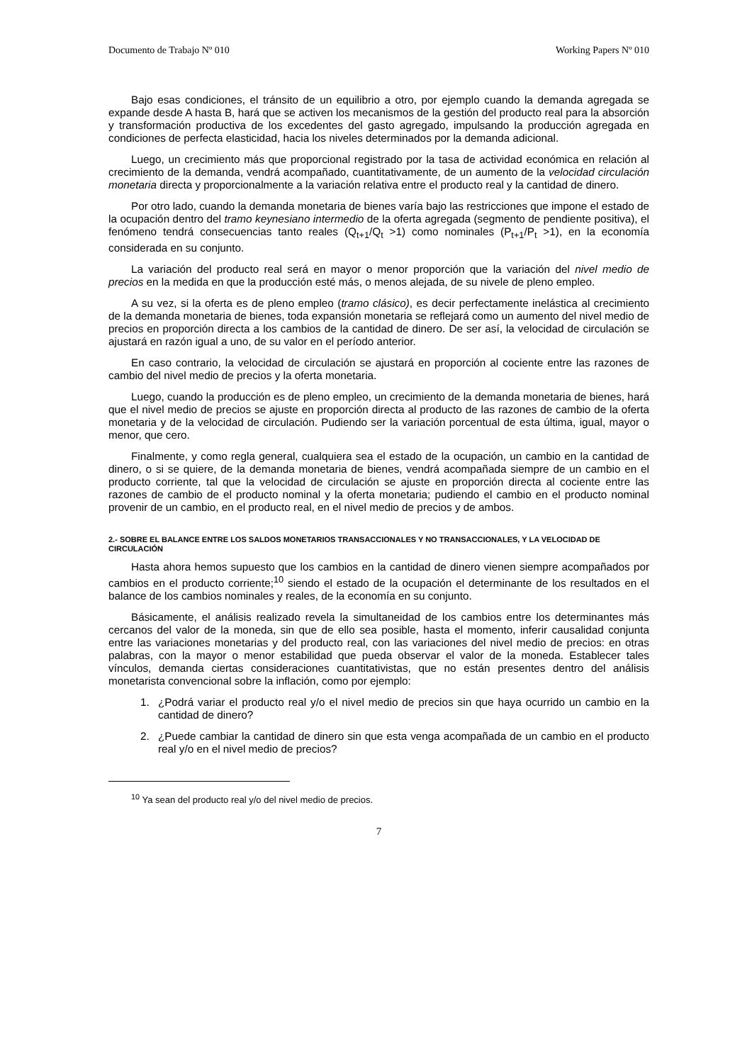Documento de Trabajo Nº 010 Working Papers Nº 010
Bajo esas condiciones, el tránsito de un equilibrio a otro, por ejemplo cuando la demanda agregada se expande desde A hasta B, hará que se activen los mecanismos de la gestión del producto real para la absorción y transformación productiva de los excedentes del gasto agregado, impulsando la producción agregada en condiciones de perfecta elasticidad, hacia los niveles determinados por la demanda adicional.
Luego, un crecimiento más que proporcional registrado por la tasa de actividad económica en relación al crecimiento de la demanda, vendrá acompañado, cuantitativamente, de un aumento de la velocidad circulación monetaria directa y proporcionalmente a la variación relativa entre el producto real y la cantidad de dinero.
Por otro lado, cuando la demanda monetaria de bienes varía bajo las restricciones que impone el estado de la ocupación dentro del tramo keynesiano intermedio de la oferta agregada (segmento de pendiente positiva), el fenómeno tendrá consecuencias tanto reales (Q<sub>t+1</sub>/Q<sub>t</sub> >1) como nominales (P<sub>t+1</sub>/P<sub>t</sub> >1), en la economía considerada en su conjunto.
La variación del producto real será en mayor o menor proporción que la variación del nivel medio de precios en la medida en que la producción esté más, o menos alejada, de su nivele de pleno empleo.
A su vez, si la oferta es de pleno empleo (tramo clásico), es decir perfectamente inelástica al crecimiento de la demanda monetaria de bienes, toda expansión monetaria se reflejará como un aumento del nivel medio de precios en proporción directa a los cambios de la cantidad de dinero. De ser así, la velocidad de circulación se ajustará en razón igual a uno, de su valor en el período anterior.
En caso contrario, la velocidad de circulación se ajustará en proporción al cociente entre las razones de cambio del nivel medio de precios y la oferta monetaria.
Luego, cuando la producción es de pleno empleo, un crecimiento de la demanda monetaria de bienes, hará que el nivel medio de precios se ajuste en proporción directa al producto de las razones de cambio de la oferta monetaria y de la velocidad de circulación. Pudiendo ser la variación porcentual de esta última, igual, mayor o menor, que cero.
Finalmente, y como regla general, cualquiera sea el estado de la ocupación, un cambio en la cantidad de dinero, o si se quiere, de la demanda monetaria de bienes, vendrá acompañada siempre de un cambio en el producto corriente, tal que la velocidad de circulación se ajuste en proporción directa al cociente entre las razones de cambio de el producto nominal y la oferta monetaria; pudiendo el cambio en el producto nominal provenir de un cambio, en el producto real, en el nivel medio de precios y de ambos.
2.- SOBRE EL BALANCE ENTRE LOS SALDOS MONETARIOS TRANSACCIONALES Y NO TRANSACCIONALES, Y LA VELOCIDAD DE CIRCULACIÓN
Hasta ahora hemos supuesto que los cambios en la cantidad de dinero vienen siempre acompañados por cambios en el producto corriente;<sup>10</sup> siendo el estado de la ocupación el determinante de los resultados en el balance de los cambios nominales y reales, de la economía en su conjunto.
Básicamente, el análisis realizado revela la simultaneidad de los cambios entre los determinantes más cercanos del valor de la moneda, sin que de ello sea posible, hasta el momento, inferir causalidad conjunta entre las variaciones monetarias y del producto real, con las variaciones del nivel medio de precios: en otras palabras, con la mayor o menor estabilidad que pueda observar el valor de la moneda. Establecer tales vínculos, demanda ciertas consideraciones cuantitativistas, que no están presentes dentro del análisis monetarista convencional sobre la inflación, como por ejemplo:
1. ¿Podrá variar el producto real y/o el nivel medio de precios sin que haya ocurrido un cambio en la cantidad de dinero?
2. ¿Puede cambiar la cantidad de dinero sin que esta venga acompañada de un cambio en el producto real y/o en el nivel medio de precios?
<sup>10</sup> Ya sean del producto real y/o del nivel medio de precios.
7